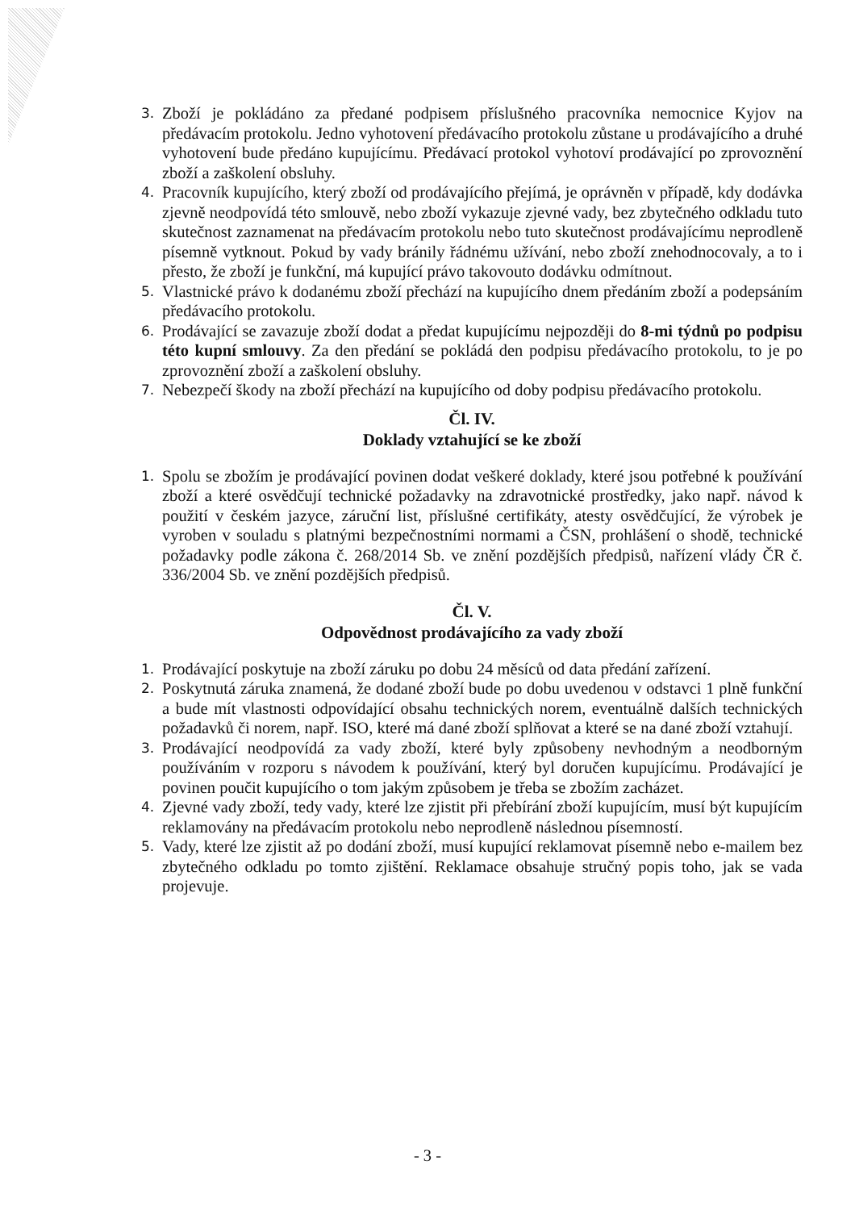3. Zboží je pokládáno za předané podpisem příslušného pracovníka nemocnice Kyjov na předávacím protokolu. Jedno vyhotovení předávacího protokolu zůstane u prodávajícího a druhé vyhotovení bude předáno kupujícímu. Předávací protokol vyhotoví prodávající po zprovoznění zboží a zaškolení obsluhy.
4. Pracovník kupujícího, který zboží od prodávajícího přejímá, je oprávněn v případě, kdy dodávka zjevně neodpovídá této smlouvě, nebo zboží vykazuje zjevné vady, bez zbytečného odkladu tuto skutečnost zaznamenat na předávacím protokolu nebo tuto skutečnost prodávajícímu neprodleně písemně vytknout. Pokud by vady bránily řádnému užívání, nebo zboží znehodnocovaly, a to i přesto, že zboží je funkční, má kupující právo takovouto dodávku odmítnout.
5. Vlastnické právo k dodanému zboží přechází na kupujícího dnem předáním zboží a podepsáním předávacího protokolu.
6. Prodávající se zavazuje zboží dodat a předat kupujícímu nejpozději do 8-mi týdnů po podpisu této kupní smlouvy. Za den předání se pokládá den podpisu předávacího protokolu, to je po zprovoznění zboží a zaškolení obsluhy.
7. Nebezpečí škody na zboží přechází na kupujícího od doby podpisu předávacího protokolu.
Čl. IV.
Doklady vztahující se ke zboží
1. Spolu se zbožím je prodávající povinen dodat veškeré doklady, které jsou potřebné k používání zboží a které osvědčují technické požadavky na zdravotnické prostředky, jako např. návod k použití v českém jazyce, záruční list, příslušné certifikáty, atesty osvědčující, že výrobek je vyroben v souladu s platnými bezpečnostními normami a ČSN, prohlášení o shodě, technické požadavky podle zákona č. 268/2014 Sb. ve znění pozdějších předpisů, nařízení vlády ČR č. 336/2004 Sb. ve znění pozdějších předpisů.
Čl. V.
Odpovědnost prodávajícího za vady zboží
1. Prodávající poskytuje na zboží záruku po dobu 24 měsíců od data předání zařízení.
2. Poskytnutá záruka znamená, že dodané zboží bude po dobu uvedenou v odstavci 1 plně funkční a bude mít vlastnosti odpovídající obsahu technických norem, eventuálně dalších technických požadavků či norem, např. ISO, které má dané zboží splňovat a které se na dané zboží vztahují.
3. Prodávající neodpovídá za vady zboží, které byly způsobeny nevhodným a neodborným používáním v rozporu s návodem k používání, který byl doručen kupujícímu. Prodávající je povinen poučit kupujícího o tom jakým způsobem je třeba se zbožím zacházet.
4. Zjevné vady zboží, tedy vady, které lze zjistit při přebírání zboží kupujícím, musí být kupujícím reklamovány na předávacím protokolu nebo neprodleně následnou písemností.
5. Vady, které lze zjistit až po dodání zboží, musí kupující reklamovat písemně nebo e-mailem bez zbytečného odkladu po tomto zjištění. Reklamace obsahuje stručný popis toho, jak se vada projevuje.
- 3 -